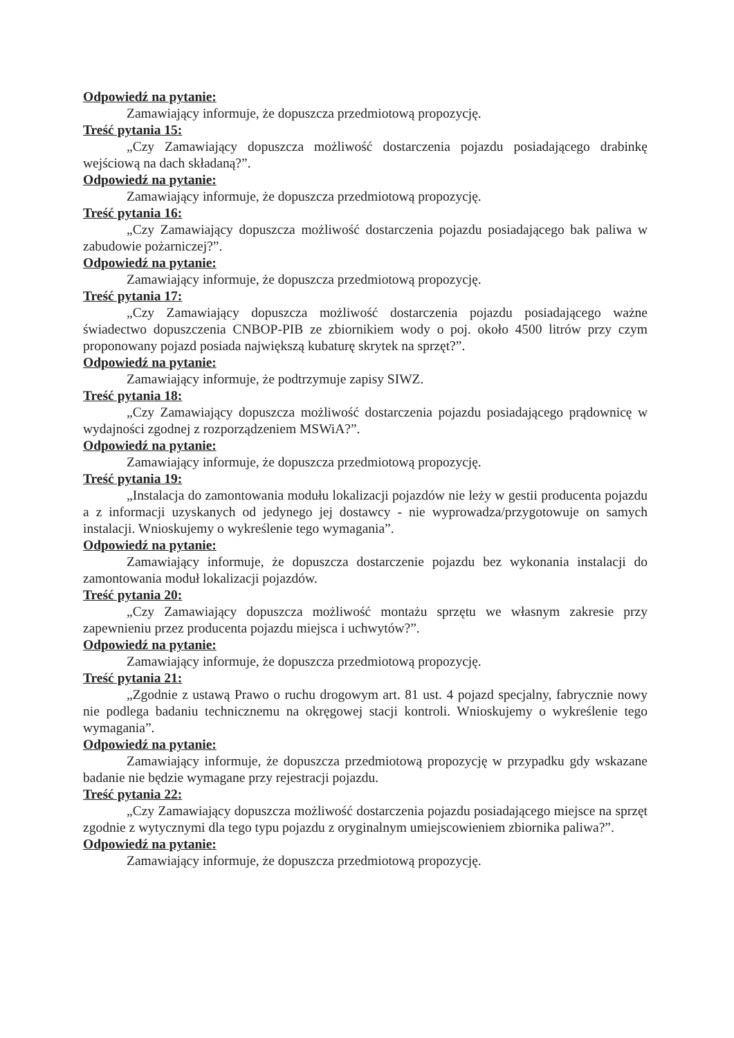Odpowiedź na pytanie:
Zamawiający informuje, że dopuszcza przedmiotową propozycję.
Treść pytania 15:
„Czy Zamawiający dopuszcza możliwość dostarczenia pojazdu posiadającego drabinkę wejściową na dach składaną?”.
Odpowiedź na pytanie:
Zamawiający informuje, że dopuszcza przedmiotową propozycję.
Treść pytania 16:
„Czy Zamawiający dopuszcza możliwość dostarczenia pojazdu posiadającego bak paliwa w zabudowie pożarniczej?”.
Odpowiedź na pytanie:
Zamawiający informuje, że dopuszcza przedmiotową propozycję.
Treść pytania 17:
„Czy Zamawiający dopuszcza możliwość dostarczenia pojazdu posiadającego ważne świadectwo dopuszczenia CNBOP-PIB ze zbiornikiem wody o poj. około 4500 litrów przy czym proponowany pojazd posiada największą kubaturę skrytek na sprzęt?”.
Odpowiedź na pytanie:
Zamawiający informuje, że podtrzymuje zapisy SIWZ.
Treść pytania 18:
„Czy Zamawiający dopuszcza możliwość dostarczenia pojazdu posiadającego prądownicę w wydajności zgodnej z rozporządzeniem MSWiA?”.
Odpowiedź na pytanie:
Zamawiający informuje, że dopuszcza przedmiotową propozycję.
Treść pytania 19:
„Instalacja do zamontowania modułu lokalizacji pojazdów nie leży w gestii producenta pojazdu a z informacji uzyskanych od jedynego jej dostawcy - nie wyprowadza/przygotowuje on samych instalacji. Wnioskujemy o wykreślenie tego wymagania”.
Odpowiedź na pytanie:
Zamawiający informuje, że dopuszcza dostarczenie pojazdu bez wykonania instalacji do zamontowania moduł lokalizacji pojazdów.
Treść pytania 20:
„Czy Zamawiający dopuszcza możliwość montażu sprzętu we własnym zakresie przy zapewnieniu przez producenta pojazdu miejsca i uchwytów?”.
Odpowiedź na pytanie:
Zamawiający informuje, że dopuszcza przedmiotową propozycję.
Treść pytania 21:
„Zgodnie z ustawą Prawo o ruchu drogowym art. 81 ust. 4 pojazd specjalny, fabrycznie nowy nie podlega badaniu technicznemu na okręgowej stacji kontroli. Wnioskujemy o wykreślenie tego wymagania”.
Odpowiedź na pytanie:
Zamawiający informuje, że dopuszcza przedmiotową propozycję w przypadku gdy wskazane badanie nie będzie wymagane przy rejestracji pojazdu.
Treść pytania 22:
„Czy Zamawiający dopuszcza możliwość dostarczenia pojazdu posiadającego miejsce na sprzęt zgodnie z wytycznymi dla tego typu pojazdu z oryginalnym umiejscowieniem zbiornika paliwa?”.
Odpowiedź na pytanie:
Zamawiający informuje, że dopuszcza przedmiotową propozycję.